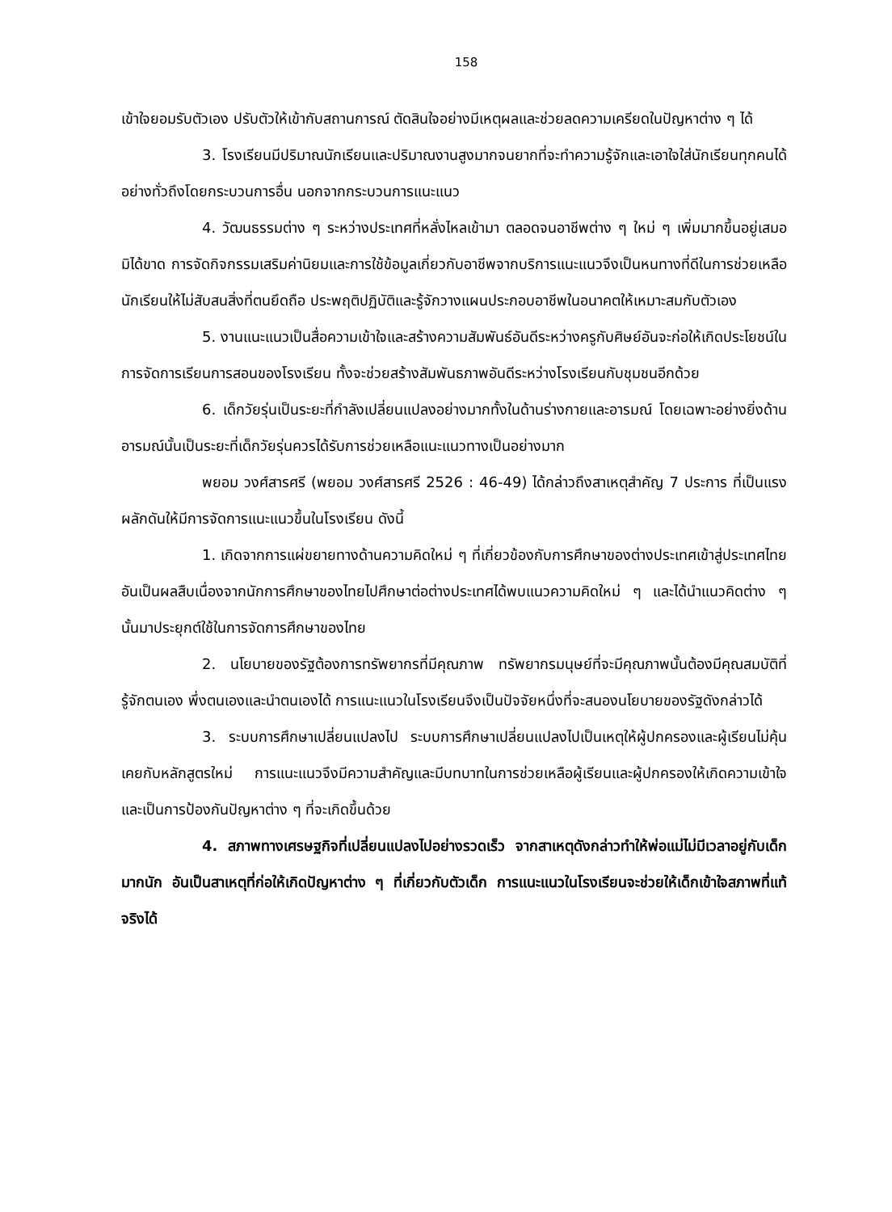158
เข้าใจยอมรับตัวเอง ปรับตัวให้เข้ากับสถานการณ์ ตัดสินใจอย่างมีเหตุผลและช่วยลดความเครียดในปัญหาต่าง ๆ ได้
3. โรงเรียนมีปริมาณนักเรียนและปริมาณงานสูงมากจนยากที่จะทำความรู้จักและเอาใจใส่นักเรียนทุกคนได้อย่างทั่วถึงโดยกระบวนการอื่น นอกจากกระบวนการแนะแนว
4. วัฒนธรรมต่าง ๆ ระหว่างประเทศที่หลั่งไหลเข้ามา ตลอดจนอาชีพต่าง ๆ ใหม่ ๆ เพิ่มมากขึ้นอยู่เสมอมิได้ขาด การจัดกิจกรรมเสริมค่านิยมและการใช้ข้อมูลเกี่ยวกับอาชีพจากบริการแนะแนวจึงเป็นหนทางที่ดีในการช่วยเหลือนักเรียนให้ไม่สับสนสิ่งที่ตนยึดถือ ประพฤติปฏิบัติและรู้จักวางแผนประกอบอาชีพในอนาคตให้เหมาะสมกับตัวเอง
5. งานแนะแนวเป็นสื่อความเข้าใจและสร้างความสัมพันธ์อันดีระหว่างครูกับศิษย์อันจะก่อให้เกิดประโยชน์ในการจัดการเรียนการสอนของโรงเรียน ทั้งจะช่วยสร้างสัมพันธภาพอันดีระหว่างโรงเรียนกับชุมชนอีกด้วย
6. เด็กวัยรุ่นเป็นระยะที่กำลังเปลี่ยนแปลงอย่างมากทั้งในด้านร่างกายและอารมณ์ โดยเฉพาะอย่างยิ่งด้านอารมณ์นั้นเป็นระยะที่เด็กวัยรุ่นควรได้รับการช่วยเหลือแนะแนวทางเป็นอย่างมาก
พยอม วงศ์สารศรี (พยอม วงศ์สารศรี 2526 : 46-49) ได้กล่าวถึงสาเหตุสำคัญ 7 ประการ ที่เป็นแรงผลักดันให้มีการจัดการแนะแนวขึ้นในโรงเรียน ดังนี้
1. เกิดจากการแผ่ขยายทางด้านความคิดใหม่ ๆ ที่เกี่ยวข้องกับการศึกษาของต่างประเทศเข้าสู่ประเทศไทยอันเป็นผลสืบเนื่องจากนักการศึกษาของไทยไปศึกษาต่อต่างประเทศได้พบแนวความคิดใหม่ ๆ และได้นำแนวคิดต่าง ๆ นั้นมาประยุกต์ใช้ในการจัดการศึกษาของไทย
2. นโยบายของรัฐต้องการทรัพยากรที่มีคุณภาพ ทรัพยากรมนุษย์ที่จะมีคุณภาพนั้นต้องมีคุณสมบัติที่รู้จักตนเอง พึ่งตนเองและนำตนเองได้ การแนะแนวในโรงเรียนจึงเป็นปัจจัยหนึ่งที่จะสนองนโยบายของรัฐดังกล่าวได้
3. ระบบการศึกษาเปลี่ยนแปลงไป ระบบการศึกษาเปลี่ยนแปลงไปเป็นเหตุให้ผู้ปกครองและผู้เรียนไม่คุ้นเคยกับหลักสูตรใหม่ การแนะแนวจึงมีความสำคัญและมีบทบาทในการช่วยเหลือผู้เรียนและผู้ปกครองให้เกิดความเข้าใจและเป็นการป้องกันปัญหาต่าง ๆ ที่จะเกิดขึ้นด้วย
4. สภาพทางเศรษฐกิจที่เปลี่ยนแปลงไปอย่างรวดเร็ว จากสาเหตุดังกล่าวทำให้พ่อแม่ไม่มีเวลาอยู่กับเด็กมากนัก อันเป็นสาเหตุที่ก่อให้เกิดปัญหาต่าง ๆ ที่เกี่ยวกับตัวเด็ก การแนะแนวในโรงเรียนจะช่วยให้เด็กเข้าใจสภาพที่แท้จริงได้